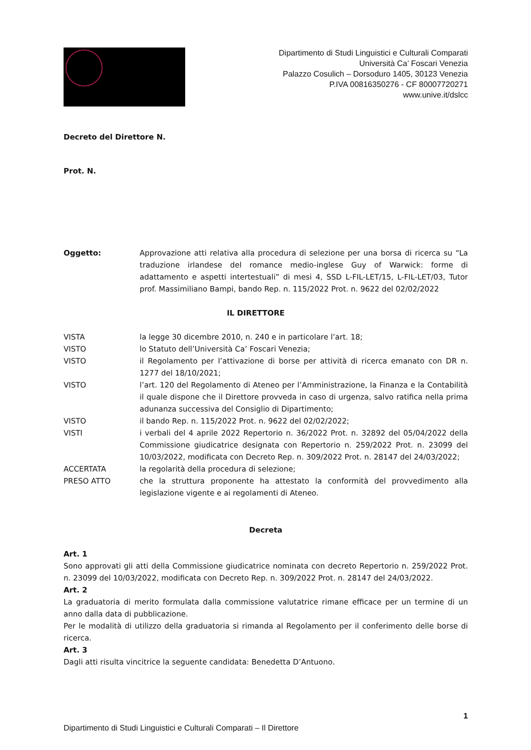Dipartimento di Studi Linguistici e Culturali Comparati
Università Ca’ Foscari Venezia
Palazzo Cosulich – Dorsoduro 1405, 30123 Venezia
P.IVA 00816350276 - CF 80007720271
www.unive.it/dslcc
Decreto del Direttore N.
Prot. N.
Oggetto: Approvazione atti relativa alla procedura di selezione per una borsa di ricerca su “La traduzione irlandese del romance medio-inglese Guy of Warwick: forme di adattamento e aspetti intertestuali” di mesi 4, SSD L-FIL-LET/15, L-FIL-LET/03, Tutor prof. Massimiliano Bampi, bando Rep. n. 115/2022 Prot. n. 9622 del 02/02/2022
IL DIRETTORE
VISTA la legge 30 dicembre 2010, n. 240 e in particolare l’art. 18;
VISTO lo Statuto dell’Università Ca’ Foscari Venezia;
VISTO il Regolamento per l’attivazione di borse per attività di ricerca emanato con DR n. 1277 del 18/10/2021;
VISTO l’art. 120 del Regolamento di Ateneo per l’Amministrazione, la Finanza e la Contabilità il quale dispone che il Direttore provveda in caso di urgenza, salvo ratifica nella prima adunanza successiva del Consiglio di Dipartimento;
VISTO il bando Rep. n. 115/2022 Prot. n. 9622 del 02/02/2022;
VISTI i verbali del 4 aprile 2022 Repertorio n. 36/2022 Prot. n. 32892 del 05/04/2022 della Commissione giudicatrice designata con Repertorio n. 259/2022 Prot. n. 23099 del 10/03/2022, modificata con Decreto Rep. n. 309/2022 Prot. n. 28147 del 24/03/2022;
ACCERTATA la regolarità della procedura di selezione;
PRESO ATTO che la struttura proponente ha attestato la conformità del provvedimento alla legislazione vigente e ai regolamenti di Ateneo.
Decreta
Art. 1
Sono approvati gli atti della Commissione giudicatrice nominata con decreto Repertorio n. 259/2022 Prot. n. 23099 del 10/03/2022, modificata con Decreto Rep. n. 309/2022 Prot. n. 28147 del 24/03/2022.
Art. 2
La graduatoria di merito formulata dalla commissione valutatrice rimane efficace per un termine di un anno dalla data di pubblicazione.
Per le modalità di utilizzo della graduatoria si rimanda al Regolamento per il conferimento delle borse di ricerca.
Art. 3
Dagli atti risulta vincitrice la seguente candidata: Benedetta D’Antuono.
1
Dipartimento di Studi Linguistici e Culturali Comparati – Il Direttore